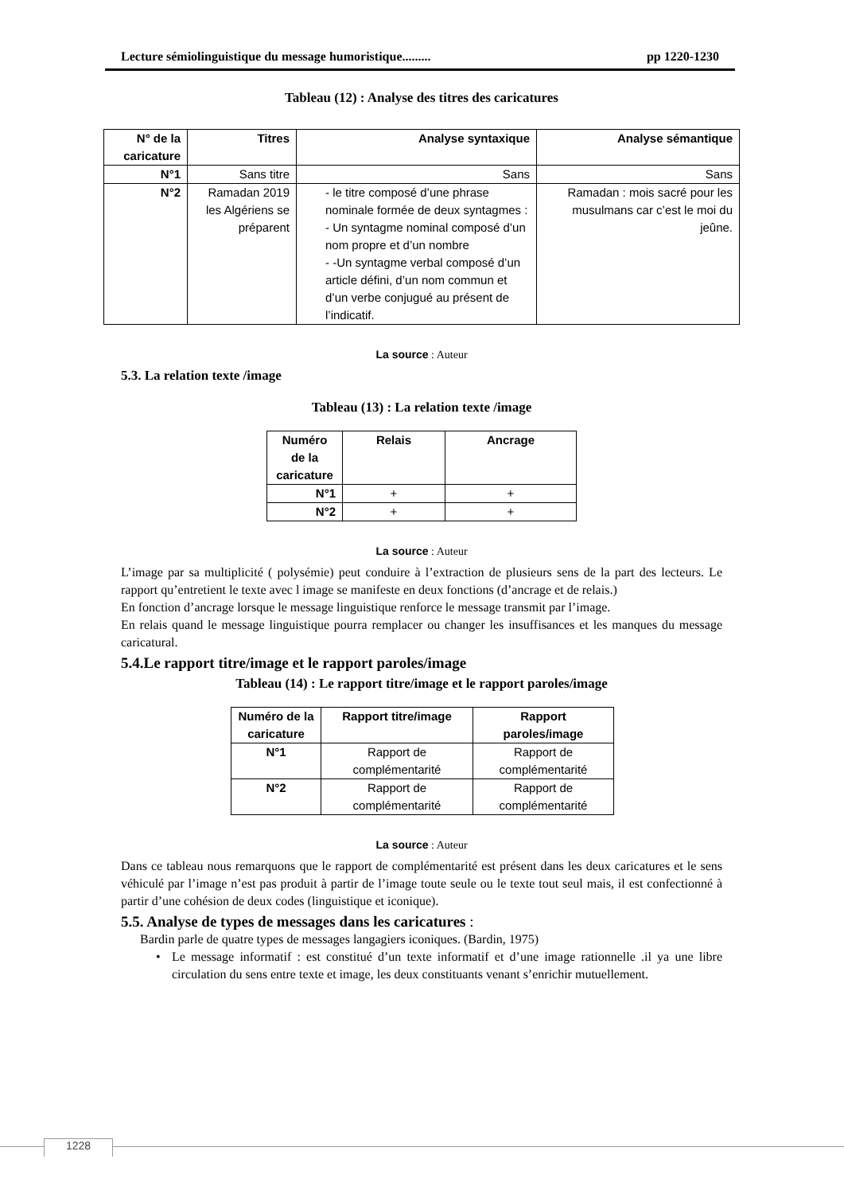Lecture sémiolinguistique du message humoristique......... pp 1220-1230
Tableau (12) : Analyse des titres des caricatures
| N° de la caricature | Titres | Analyse syntaxique | Analyse sémantique |
| --- | --- | --- | --- |
| N°1 | Sans titre | Sans | Sans |
| N°2 | Ramadan 2019 les Algériens se préparent | - le titre composé d’une phrase nominale formée de deux syntagmes : - Un syntagme nominal composé d’un nom propre et d’un nombre - -Un syntagme verbal composé d’un article défini, d’un nom commun et d’un verbe conjugué au présent de l’indicatif. | Ramadan : mois sacré pour les musulmans car c’est le moi du jeûne. |
La source : Auteur
5.3. La relation texte /image
Tableau (13) : La relation texte /image
| Numéro de la caricature | Relais | Ancrage |
| --- | --- | --- |
| N°1 | + | + |
| N°2 | + | + |
La source : Auteur
L’image par sa multiplicité ( polysémie) peut conduire à l’extraction de plusieurs sens de la part des lecteurs. Le rapport qu’entretient le texte avec l image se manifeste en deux fonctions (d’ancrage et de relais.)
En fonction d’ancrage lorsque le message linguistique renforce le message transmit par l’image.
En relais quand le message linguistique pourra remplacer ou changer les insuffisances et les manques du message caricatural.
5.4.Le rapport titre/image et le rapport paroles/image
Tableau (14) : Le rapport titre/image et le rapport paroles/image
| Numéro de la caricature | Rapport titre/image | Rapport paroles/image |
| --- | --- | --- |
| N°1 | Rapport de complémentarité | Rapport de complémentarité |
| N°2 | Rapport de complémentarité | Rapport de complémentarité |
La source : Auteur
Dans ce tableau nous remarquons que le rapport de complémentarité est présent dans les deux caricatures et le sens véhiculé par l’image n’est pas produit à partir de l’image toute seule ou le texte tout seul mais, il est confectionné à partir d’une cohésion de deux codes (linguistique et iconique).
5.5. Analyse de types de messages dans les caricatures :
Bardin parle de quatre types de messages langagiers iconiques. (Bardin, 1975)
• Le message informatif : est constitué d’un texte informatif et d’une image rationnelle .il ya une libre circulation du sens entre texte et image, les deux constituants venant s’enrichir mutuellement.
1228